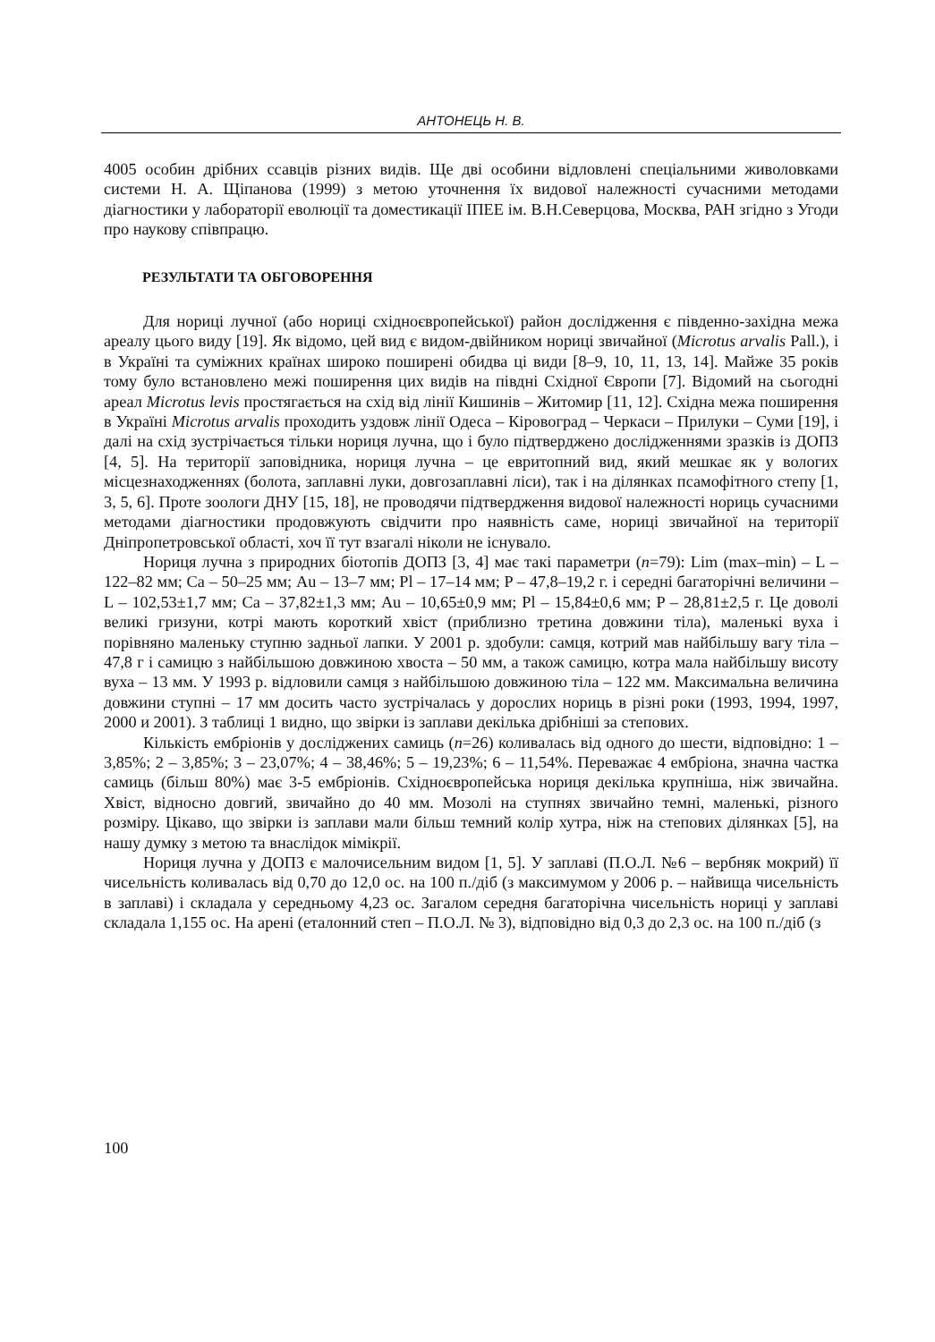АНТОНЕЦЬ Н. В.
4005 особин дрібних ссавців різних видів. Ще дві особини відловлені спеціальними живоловками системи Н. А. Щіпанова (1999) з метою уточнення їх видової належності сучасними методами діагностики у лабораторії еволюції та доместикації ІПЕЕ ім. В.Н.Северцова, Москва, РАН згідно з Угоди про наукову співпрацю.
РЕЗУЛЬТАТИ ТА ОБГОВОРЕННЯ
Для нориці лучної (або нориці східноєвропейської) район дослідження є південно-західна межа ареалу цього виду [19]. Як відомо, цей вид є видом-двійником нориці звичайної (Microtus arvalis Pall.), і в Україні та суміжних країнах широко поширені обидва ці види [8–9, 10, 11, 13, 14]. Майже 35 років тому було встановлено межі поширення цих видів на півдні Східної Європи [7]. Відомий на сьогодні ареал Microtus levis простягається на схід від лінії Кишинів – Житомир [11, 12]. Східна межа поширення в Україні Microtus arvalis проходить уздовж лінії Одеса – Кіровоград – Черкаси – Прилуки – Суми [19], і далі на схід зустрічається тільки нориця лучна, що і було підтверджено дослідженнями зразків із ДОПЗ [4, 5]. На території заповідника, нориця лучна – це евритопний вид, який мешкає як у вологих місцезнаходженнях (болота, заплавні луки, довгозаплавні ліси), так і на ділянках псамофітного степу [1, 3, 5, 6]. Проте зоологи ДНУ [15, 18], не проводячи підтвердження видової належності нориць сучасними методами діагностики продовжують свідчити про наявність саме, нориці звичайної на території Дніпропетровської області, хоч її тут взагалі ніколи не існувало.
Нориця лучна з природних біотопів ДОПЗ [3, 4] має такі параметри (n=79): Lim (max–min) – L – 122–82 мм; Ca – 50–25 мм; Au – 13–7 мм; Pl – 17–14 мм; P – 47,8–19,2 г. і середні багаторічні величини – L – 102,53±1,7 мм; Ca – 37,82±1,3 мм; Au – 10,65±0,9 мм; Pl – 15,84±0,6 мм; P – 28,81±2,5 г. Це доволі великі гризуни, котрі мають короткий хвіст (приблизно третина довжини тіла), маленькі вуха і порівняно маленьку ступню задньої лапки. У 2001 р. здобули: самця, котрий мав найбільшу вагу тіла – 47,8 г і самицю з найбільшою довжиною хвоста – 50 мм, а також самицю, котра мала найбільшу висоту вуха – 13 мм. У 1993 р. відловили самця з найбільшою довжиною тіла – 122 мм. Максимальна величина довжини ступні – 17 мм досить часто зустрічалась у дорослих нориць в різні роки (1993, 1994, 1997, 2000 и 2001). З таблиці 1 видно, що звірки із заплави декілька дрібніші за степових.
Кількість ембріонів у досліджених самиць (n=26) коливалась від одного до шести, відповідно: 1 – 3,85%; 2 – 3,85%; 3 – 23,07%; 4 – 38,46%; 5 – 19,23%; 6 – 11,54%. Переважає 4 ембріона, значна частка самиць (більш 80%) має 3-5 ембріонів. Східноєвропейська нориця декілька крупніша, ніж звичайна. Хвіст, відносно довгий, звичайно до 40 мм. Мозолі на ступнях звичайно темні, маленькі, різного розміру. Цікаво, що звірки із заплави мали більш темний колір хутра, ніж на степових ділянках [5], на нашу думку з метою та внаслідок мімікрії.
Нориця лучна у ДОПЗ є малочисельним видом [1, 5]. У заплаві (П.О.Л. №6 – вербняк мокрий) її чисельність коливалась від 0,70 до 12,0 ос. на 100 п./діб (з максимумом у 2006 р. – найвища чисельність в заплаві) і складала у середньому 4,23 ос. Загалом середня багаторічна чисельність нориці у заплаві складала 1,155 ос. На арені (еталонний степ – П.О.Л. № 3), відповідно від 0,3 до 2,3 ос. на 100 п./діб (з
100